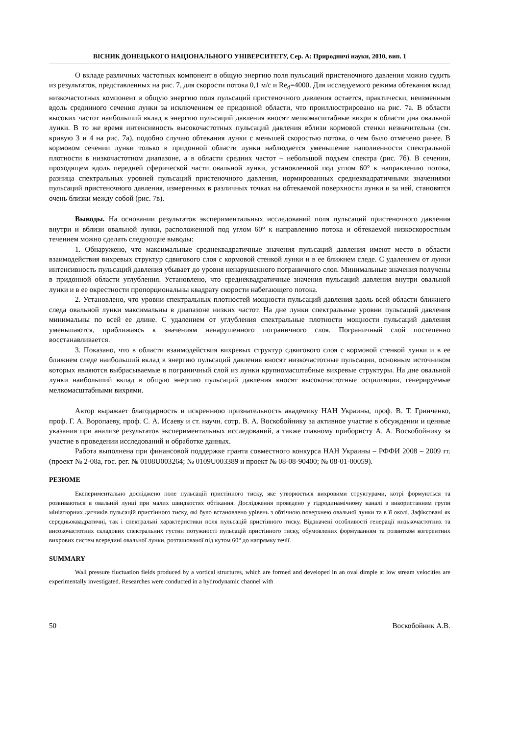ВІСНИК ДОНЕЦЬКОГО НАЦІОНАЛЬНОГО УНІВЕРСИТЕТУ, Сер. А: Природничі науки, 2010, вип. 1
О вкладе различных частотных компонент в общую энергию поля пульсаций пристеночного давления можно судить из результатов, представленных на рис. 7, для скорости потока 0,1 м/с и Re<sub>d</sub>=4000. Для исследуемого режима обтекания вклад низкочастотных компонент в общую энергию поля пульсаций пристеночного давления остается, практически, неизменным вдоль срединного сечения лунки за исключением ее придонной области, что проиллюстрировано на рис. 7а. В области высоких частот наибольший вклад в энергию пульсаций давления вносят мелкомасштабные вихри в области дна овальной лунки. В то же время интенсивность высокочастотных пульсаций давления вблизи кормовой стенки незначительна (см. кривую 3 и 4 на рис. 7а), подобно случаю обтекания лунки с меньшей скоростью потока, о чем было отмечено ранее. В кормовом сечении лунки только в придонной области лунки наблюдается уменьшение наполненности спектральной плотности в низкочастотном диапазоне, а в области средних частот – небольшой подъем спектра (рис. 7б). В сечении, проходящем вдоль передней сферической части овальной лунки, установленной под углом 60° к направлению потока, разница спектральных уровней пульсаций пристеночного давления, нормированных среднеквадратичными значениями пульсаций пристеночного давления, измеренных в различных точках на обтекаемой поверхности лунки и за ней, становятся очень близки между собой (рис. 7в).
Выводы. На основании результатов экспериментальных исследований поля пульсаций пристеночного давления внутри и вблизи овальной лунки, расположенной под углом 60° к направлению потока и обтекаемой низкоскоростным течением можно сделать следующие выводы:
1. Обнаружено, что максимальные среднеквадратичные значения пульсаций давления имеют место в области взаимодействия вихревых структур сдвигового слоя с кормовой стенкой лунки и в ее ближнем следе. С удалением от лунки интенсивность пульсаций давления убывает до уровня ненарушенного пограничного слоя. Минимальные значения получены в придонной области углубления. Установлено, что среднеквадратичные значения пульсаций давления внутри овальной лунки и в ее окрестности пропорциональны квадрату скорости набегающего потока.
2. Установлено, что уровни спектральных плотностей мощности пульсаций давления вдоль всей области ближнего следа овальной лунки максимальны в диапазоне низких частот. На дне лунки спектральные уровни пульсаций давления минимальны по всей ее длине. С удалением от углубления спектральные плотности мощности пульсаций давления уменьшаются, приближаясь к значениям ненарушенного пограничного слоя. Пограничный слой постепенно восстанавливается.
3. Показано, что в области взаимодействия вихревых структур сдвигового слоя с кормовой стенкой лунки и в ее ближнем следе наибольший вклад в энергию пульсаций давления вносят низкочастотные пульсации, основным источником которых являются выбрасываемые в пограничный слой из лунки крупномасштабные вихревые структуры. На дне овальной лунки наибольший вклад в общую энергию пульсаций давления вносят высокочастотные осцилляции, генерируемые мелкомасштабными вихрями.
Автор выражает благодарность и искреннюю признательность академику НАН Украины, проф. В. Т. Гринченко, проф. Г. А. Воропаеву, проф. С. А. Исаеву и ст. научн. сотр. В. А. Воскобойнику за активное участие в обсуждении и ценные указания при анализе результатов экспериментальных исследований, а также главному прибористу А. А. Воскобойнику за участие в проведении исследований и обработке данных.
Работа выполнена при финансовой поддержке гранта совместного конкурса НАН Украины – РФФИ 2008 – 2009 гг. (проект № 2-08а, гос. рег. № 0108U003264; № 0109U003389 и проект № 08-08-90400; № 08-01-00059).
РЕЗЮМЕ
Експериментально досліджено поле пульсацій пристінного тиску, яке утворюється вихровими структурами, котрі формуються та розвиваються в овальній лунці при малих швидкостях обтікання. Дослідження проведено у гідродинамічному каналі з використанням групи мініатюрних датчиків пульсацій пристінного тиску, які було встановлено урівень з обтічною поверхнею овальної лунки та в її околі. Зафіксовані як середньоквадратичні, так і спектральні характеристики поля пульсацій пристінного тиску. Відзначені особливості генерації низькочастотних та високочастотних складових спектральних густин потужності пульсацій пристінного тиску, обумовлених формуванням та розвитком когерентних вихрових систем всередині овальної лунки, розташованої під кутом 60° до напрямку течії.
SUMMARY
Wall pressure fluctuation fields produced by a vortical structures, which are formed and developed in an oval dimple at low stream velocities are experimentally investigated. Researches were conducted in a hydrodynamic channel with
50 Воскобойник А.В.